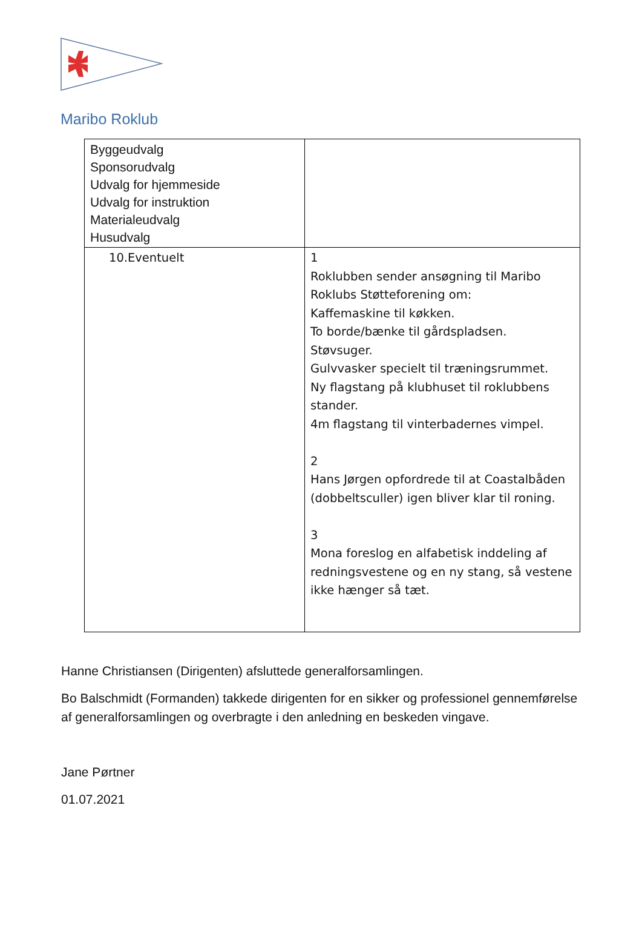Maribo Roklub
| Byggeudvalg Sponsorudvalg Udvalg for hjemmeside Udvalg for instruktion Materialeudvalg Husudvalg | |
| 10.Eventuelt | 1 Roklubben sender ansøgning til Maribo Roklubs Støtteforening om: Kaffemaskine til køkken. To borde/bænke til gårdspladsen. Støvsuger. Gulvvasker specielt til træningsrummet. Ny flagstang på klubhuset til roklubbens stander. 4m flagstang til vinterbadernes vimpel. 2 Hans Jørgen opfordrede til at Coastalbåden (dobbeltsculler) igen bliver klar til roning. 3 Mona foreslog en alfabetisk inddeling af redningsvestene og en ny stang, så vestene ikke hænger så tæt. |
Hanne Christiansen (Dirigenten) afsluttede generalforsamlingen.
Bo Balschmidt (Formanden) takkede dirigenten for en sikker og professionel gennemførelse af generalforsamlingen og overbragte i den anledning en beskeden vingave.
Jane Pørtner
01.07.2021